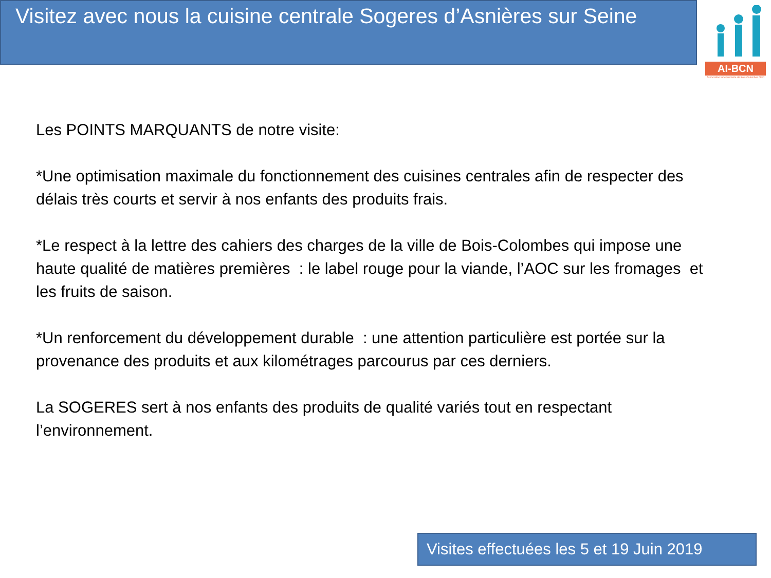Visitez avec nous la cuisine centrale Sogeres d’Asnières sur Seine
AI-BCN
Association Indépendante de Bois-Colombes Nord
Les POINTS MARQUANTS de notre visite:
*Une optimisation maximale du fonctionnement des cuisines centrales afin de respecter des délais très courts et servir à nos enfants des produits frais.
*Le respect à la lettre des cahiers des charges de la ville de Bois-Colombes qui impose une haute qualité de matières premières : le label rouge pour la viande, l’AOC sur les fromages et les fruits de saison.
*Un renforcement du développement durable : une attention particulière est portée sur la provenance des produits et aux kilométrages parcourus par ces derniers.
La SOGERES sert à nos enfants des produits de qualité variés tout en respectant l’environnement.
Visites effectuées les 5 et 19 Juin 2019